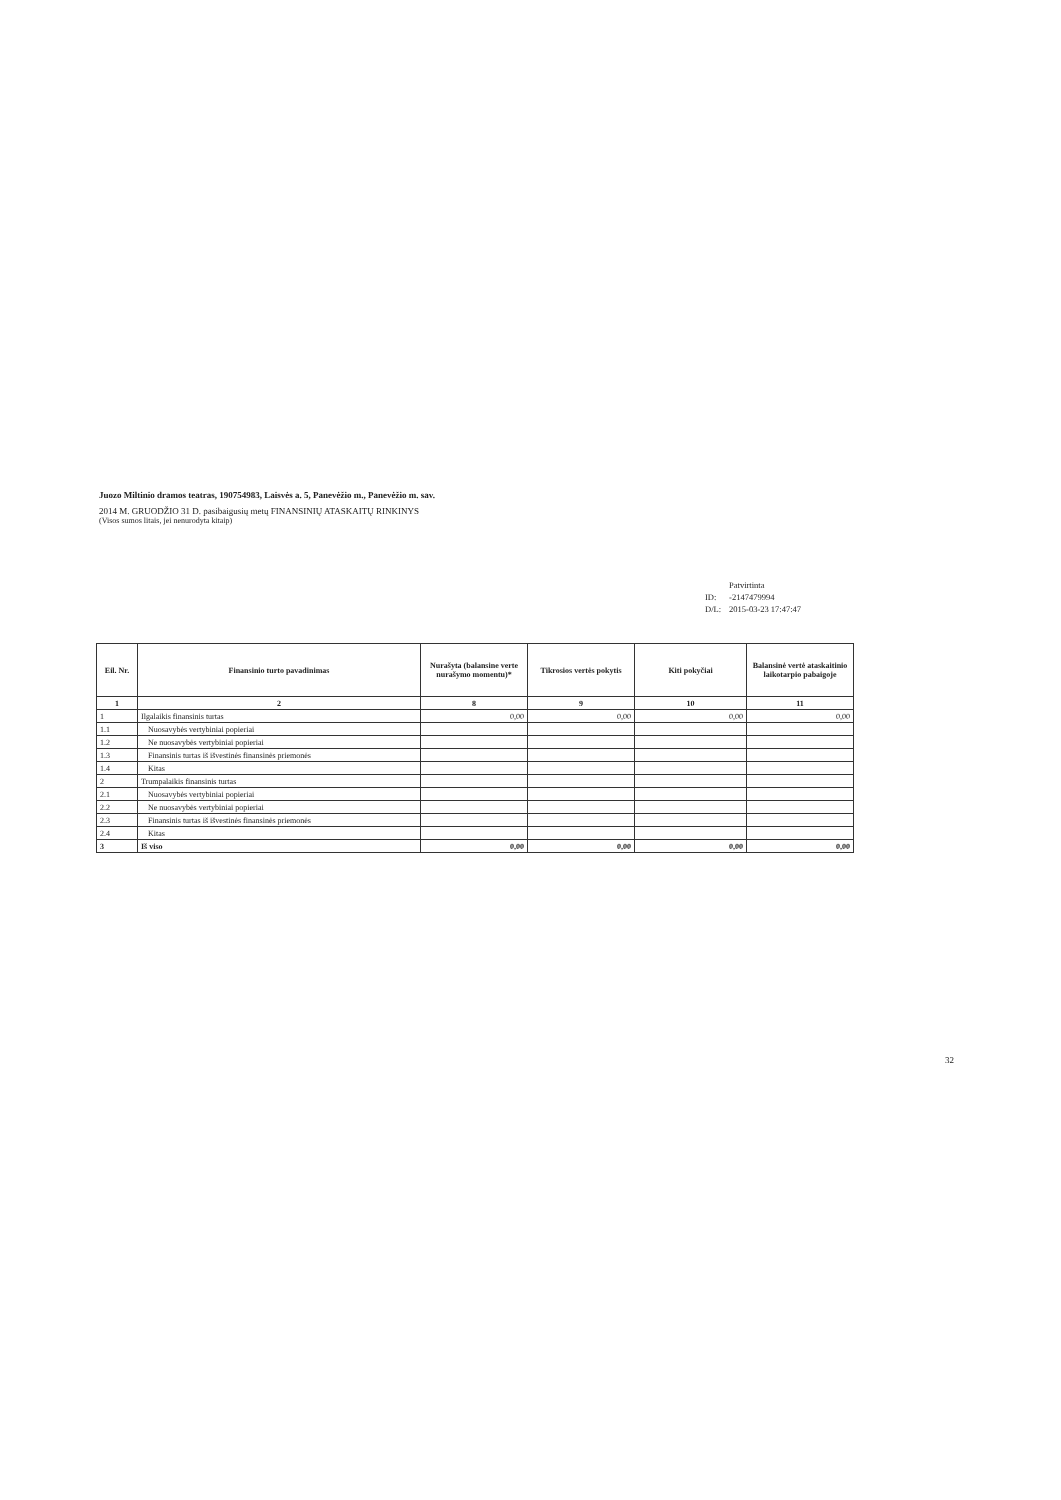Juozo Miltinio dramos teatras, 190754983, Laisvės a. 5, Panevėžio m., Panevėžio m. sav.
2014 M. GRUODŽIO 31 D. pasibaigusių metų FINANSINIŲ ATASKAITŲ RINKINYS
(Visos sumos litais, jei nenurodyta kitaip)
| | Patvirtinta |
| ID: | -2147479994 |
| D/L: | 2015-03-23 17:47:47 |
| Eil. Nr. | Finansinio turto pavadinimas | Nurašyta (balansine verte nurašymo momentu)* | Tikrosios vertės pokytis | Kiti pokyčiai | Balansinė vertė ataskaitinio laikotarpio pabaigoje |
| --- | --- | --- | --- | --- | --- |
| 1 | 2 | 8 | 9 | 10 | 11 |
| 1 | Ilgalaikis finansinis turtas | 0,00 | 0,00 | 0,00 | 0,00 |
| 1.1 | Nuosavybės vertybiniai popieriai | | | | |
| 1.2 | Ne nuosavybės vertybiniai popieriai | | | | |
| 1.3 | Finansinis turtas iš išvestinės finansinės priemonės | | | | |
| 1.4 | Kitas | | | | |
| 2 | Trumpalaikis finansinis turtas | | | | |
| 2.1 | Nuosavybės vertybiniai popieriai | | | | |
| 2.2 | Ne nuosavybės vertybiniai popieriai | | | | |
| 2.3 | Finansinis turtas iš išvestinės finansinės priemonės | | | | |
| 2.4 | Kitas | | | | |
| 3 | Iš viso | 0,00 | 0,00 | 0,00 | 0,00 |
32